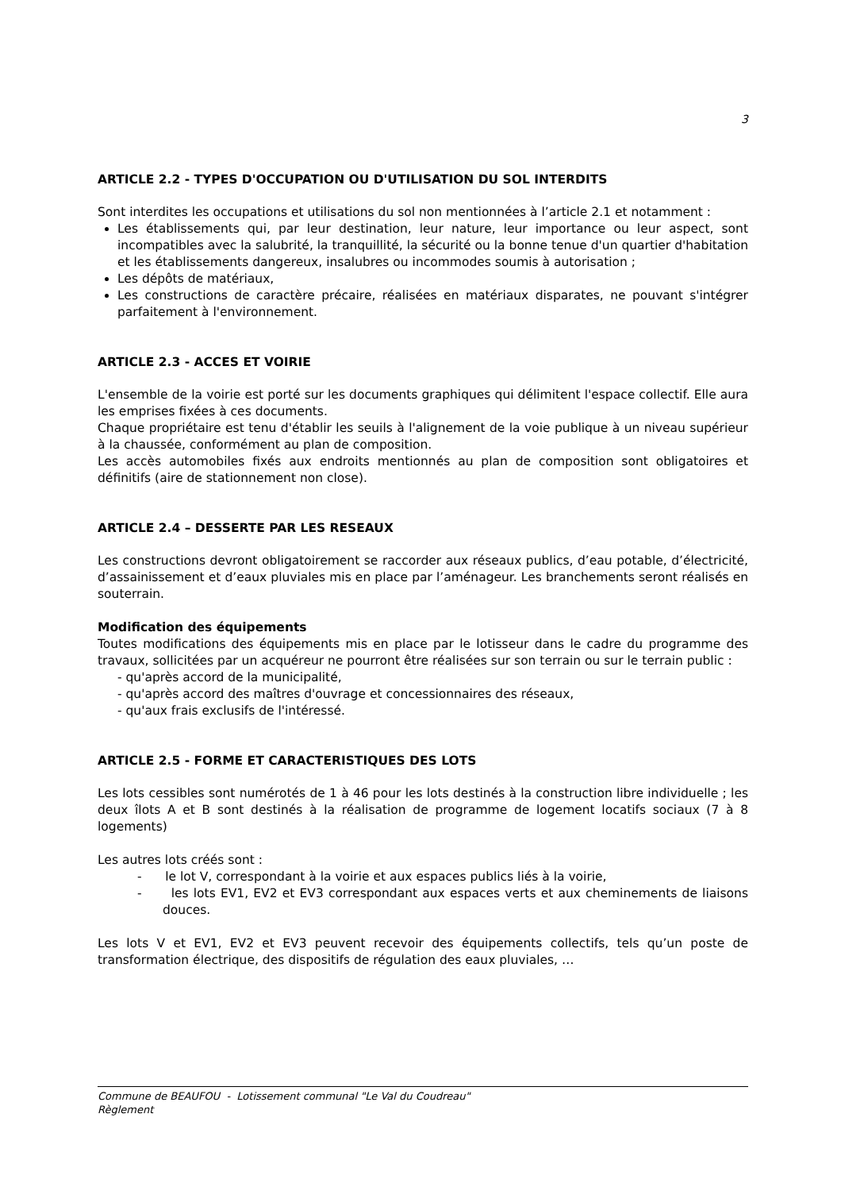3
ARTICLE 2.2 - TYPES D'OCCUPATION OU D'UTILISATION DU SOL INTERDITS
Sont interdites les occupations et utilisations du sol non mentionnées à l’article 2.1 et notamment :
Les établissements qui, par leur destination, leur nature, leur importance ou leur aspect, sont incompatibles avec la salubrité, la tranquillité, la sécurité ou la bonne tenue d'un quartier d'habitation et les établissements dangereux, insalubres ou incommodes soumis à autorisation ;
Les dépôts de matériaux,
Les constructions de caractère précaire, réalisées en matériaux disparates, ne pouvant s'intégrer parfaitement à l'environnement.
ARTICLE 2.3 - ACCES ET VOIRIE
L'ensemble de la voirie est porté sur les documents graphiques qui délimitent l'espace collectif. Elle aura les emprises fixées à ces documents.
Chaque propriétaire est tenu d'établir les seuils à l'alignement de la voie publique à un niveau supérieur à la chaussée, conformément au plan de composition.
Les accès automobiles fixés aux endroits mentionnés au plan de composition sont obligatoires et définitifs (aire de stationnement non close).
ARTICLE 2.4 – DESSERTE PAR LES RESEAUX
Les constructions devront obligatoirement se raccorder aux réseaux publics, d’eau potable, d’électricité, d’assainissement et d’eaux pluviales mis en place par l’aménageur. Les branchements seront réalisés en souterrain.
Modification des équipements
Toutes modifications des équipements mis en place par le lotisseur dans le cadre du programme des travaux, sollicitées par un acquéreur ne pourront être réalisées sur son terrain ou sur le terrain public :
- qu'après accord de la municipalité,
- qu'après accord des maîtres d'ouvrage et concessionnaires des réseaux,
- qu'aux frais exclusifs de l'intéressé.
ARTICLE 2.5 - FORME ET CARACTERISTIQUES DES LOTS
Les lots cessibles sont numérotés de 1 à 46 pour les lots destinés à la construction libre individuelle ; les deux îlots A et B sont destinés à la réalisation de programme de logement locatifs sociaux (7 à 8 logements)
Les autres lots créés sont :
- le lot V, correspondant à la voirie et aux espaces publics liés à la voirie,
- les lots EV1, EV2 et EV3 correspondant aux espaces verts et aux cheminements de liaisons douces.
Les lots V et EV1, EV2 et EV3 peuvent recevoir des équipements collectifs, tels qu’un poste de transformation électrique, des dispositifs de régulation des eaux pluviales, …
Commune de BEAUFOU - Lotissement communal "Le Val du Coudreau"
Règlement